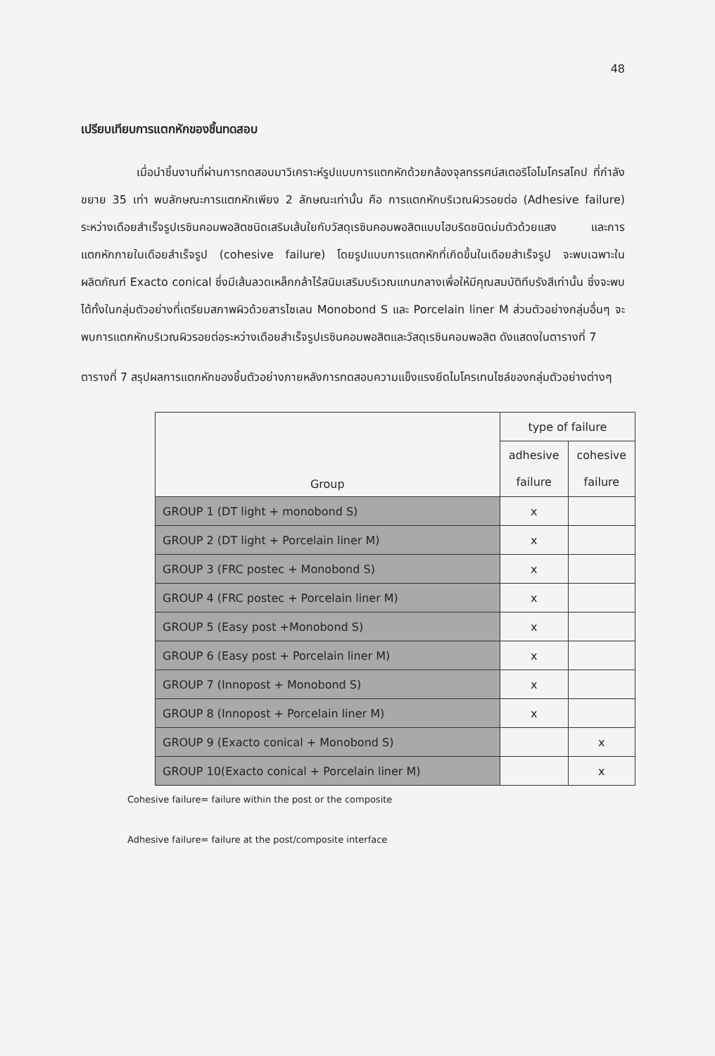48
เปรียบเทียบการแตกหักของชิ้นทดสอบ
เมื่อนำชิ้นงานที่ผ่านการทดสอบมาวิเคราะห์รูปแบบการแตกหักด้วยกล้องจุลทรรศน์สเตอริโอไมโครสโคป ที่กำลังขยาย 35 เท่า พบลักษณะการแตกหักเพียง 2 ลักษณะเท่านั้น คือ การแตกหักบริเวณผิวรอยต่อ (Adhesive failure) ระหว่างเดือยสำเร็จรูปเรซินคอมพอสิตชนิดเสริมเส้นใยกับวัสดุเรซินคอมพอสิตแบบไฮบริดชนิดบ่มตัวด้วยแสง และการแตกหักภายในเดือยสำเร็จรูป (cohesive failure) โดยรูปแบบการแตกหักที่เกิดขึ้นในเดือยสำเร็จรูป จะพบเฉพาะในผลิตภัณฑ์ Exacto conical ซึ่งมีเส้นลวดเหล็กกล้าไร้สนิมเสริมบริเวณแกนกลางเพื่อให้มีคุณสมบัติทึบรังสีเท่านั้น ซึ่งจะพบได้ทั้งในกลุ่มตัวอย่างที่เตรียมสภาพผิวด้วยสารไซเลน Monobond S และ Porcelain liner M ส่วนตัวอย่างกลุ่มอื่นๆ จะพบการแตกหักบริเวณผิวรอยต่อระหว่างเดือยสำเร็จรูปเรซินคอมพอสิตและวัสดุเรซินคอมพอสิต ดังแสดงในตารางที่ 7
ตารางที่ 7 สรุปผลการแตกหักของชิ้นตัวอย่างภายหลังการทดสอบความแข็งแรงยึดไมโครเทนไซล์ของกลุ่มตัวอย่างต่างๆ
| Group | type of failure | |
| --- | --- | --- |
| | adhesive failure | cohesive failure |
| GROUP 1 (DT light + monobond S) | x | |
| GROUP 2 (DT light + Porcelain liner M) | x | |
| GROUP 3 (FRC postec + Monobond S) | x | |
| GROUP 4 (FRC postec + Porcelain liner M) | x | |
| GROUP 5 (Easy post +Monobond S) | x | |
| GROUP 6 (Easy post + Porcelain liner M) | x | |
| GROUP 7 (Innopost + Monobond S) | x | |
| GROUP 8 (Innopost + Porcelain liner M) | x | |
| GROUP 9 (Exacto conical + Monobond S) | | x |
| GROUP 10(Exacto conical + Porcelain liner M) | | x |
Cohesive failure= failure within the post or the composite
Adhesive failure= failure at the post/composite interface